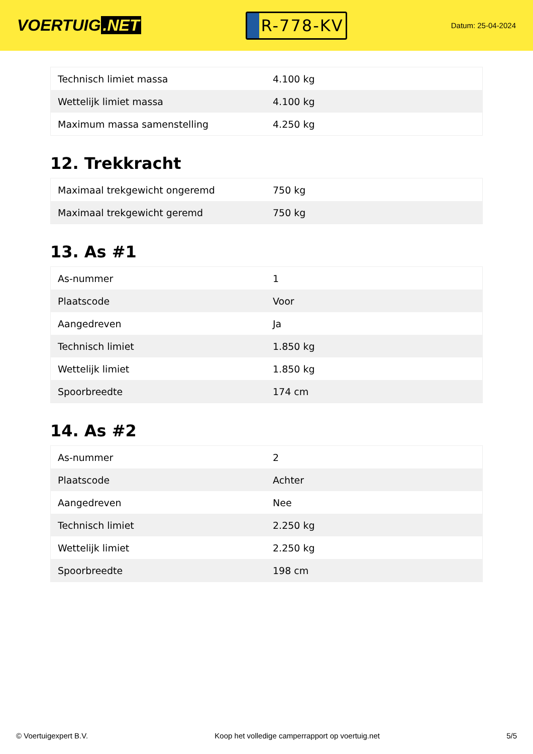VOERTUIG.NET
R-778-KV
Datum: 25-04-2024
| Technisch limiet massa | 4.100 kg |
| Wettelijk limiet massa | 4.100 kg |
| Maximum massa samenstelling | 4.250 kg |
12. Trekkracht
| Maximaal trekgewicht ongeremd | 750 kg |
| Maximaal trekgewicht geremd | 750 kg |
13. As #1
| As-nummer | 1 |
| Plaatscode | Voor |
| Aangedreven | Ja |
| Technisch limiet | 1.850 kg |
| Wettelijk limiet | 1.850 kg |
| Spoorbreedte | 174 cm |
14. As #2
| As-nummer | 2 |
| Plaatscode | Achter |
| Aangedreven | Nee |
| Technisch limiet | 2.250 kg |
| Wettelijk limiet | 2.250 kg |
| Spoorbreedte | 198 cm |
© Voertuigexpert B.V. Koop het volledige camperrapport op voertuig.net 5/5